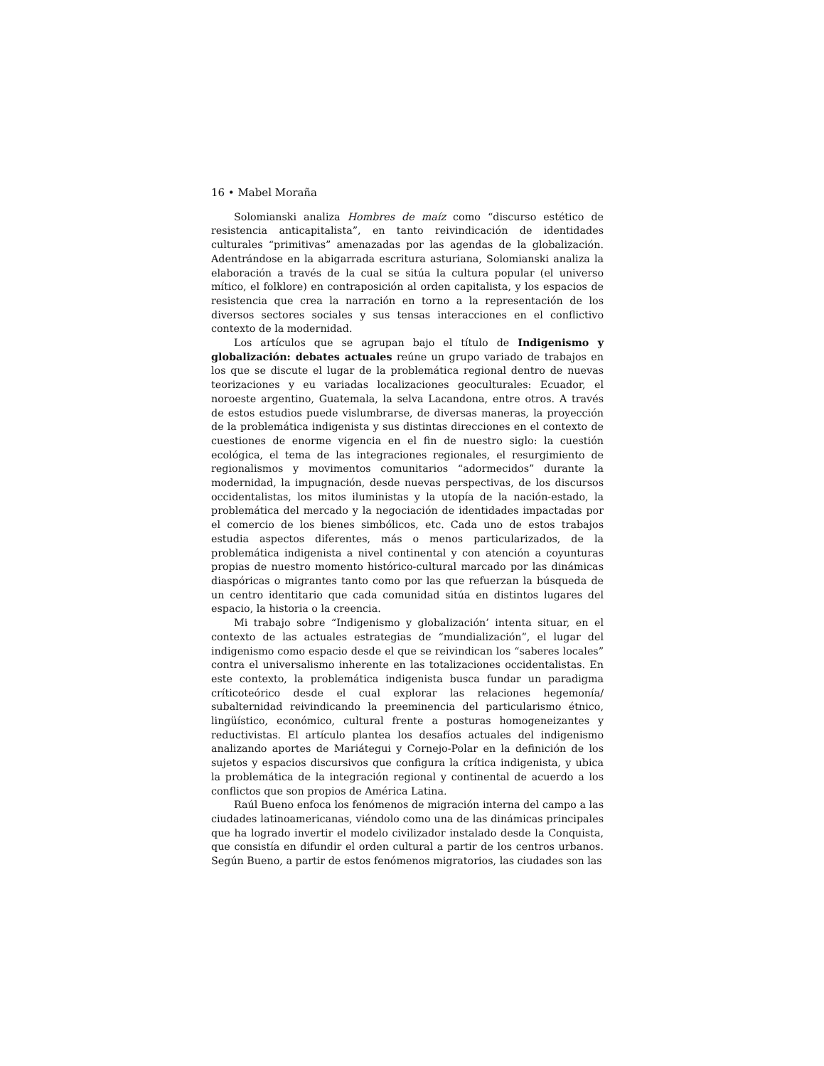16 • Mabel Moraña
Solomianski analiza Hombres de maíz como “discurso estético de resistencia anticapitalista”, en tanto reivindicación de identidades culturales “primitivas” amenazadas por las agendas de la globalización. Adentrándose en la abigarrada escritura asturiana, Solomianski analiza la elaboración a través de la cual se sitúa la cultura popular (el universo mítico, el folklore) en contraposición al orden capitalista, y los espacios de resistencia que crea la narración en torno a la representación de los diversos sectores sociales y sus tensas interacciones en el conflictivo contexto de la modernidad.
Los artículos que se agrupan bajo el título de Indigenismo y globalización: debates actuales reúne un grupo variado de trabajos en los que se discute el lugar de la problemática regional dentro de nuevas teorizaciones y eu variadas localizaciones geoculturales: Ecuador, el noroeste argentino, Guatemala, la selva Lacandona, entre otros. A través de estos estudios puede vislumbrarse, de diversas maneras, la proyección de la problemática indigenista y sus distintas direcciones en el contexto de cuestiones de enorme vigencia en el fin de nuestro siglo: la cuestión ecológica, el tema de las integraciones regionales, el resurgimiento de regionalismos y movimentos comunitarios “adormecidos” durante la modernidad, la impugnación, desde nuevas perspectivas, de los discursos occidentalistas, los mitos iluministas y la utopía de la nación-estado, la problemática del mercado y la negociación de identidades impactadas por el comercio de los bienes simbólicos, etc. Cada uno de estos trabajos estudia aspectos diferentes, más o menos particularizados, de la problemática indigenista a nivel continental y con atención a coyunturas propias de nuestro momento histórico-cultural marcado por las dinámicas diaspóricas o migrantes tanto como por las que refuerzan la búsqueda de un centro identitario que cada comunidad sitúa en distintos lugares del espacio, la historia o la creencia.
Mi trabajo sobre “Indigenismo y globalización’ intenta situar, en el contexto de las actuales estrategias de “mundialización”, el lugar del indigenismo como espacio desde el que se reivindican los “saberes locales” contra el universalismo inherente en las totalizaciones occidentalistas. En este contexto, la problemática indigenista busca fundar un paradigma críticoteórico desde el cual explorar las relaciones hegemonía/ subalternidad reivindicando la preeminencia del particularismo étnico, lingüístico, económico, cultural frente a posturas homogeneizantes y reductivistas. El artículo plantea los desafíos actuales del indigenismo analizando aportes de Mariátegui y Cornejo-Polar en la definición de los sujetos y espacios discursivos que configura la crítica indigenista, y ubica la problemática de la integración regional y continental de acuerdo a los conflictos que son propios de América Latina.
Raúl Bueno enfoca los fenómenos de migración interna del campo a las ciudades latinoamericanas, viéndolo como una de las dinámicas principales que ha logrado invertir el modelo civilizador instalado desde la Conquista, que consistía en difundir el orden cultural a partir de los centros urbanos. Según Bueno, a partir de estos fenómenos migratorios, las ciudades son las